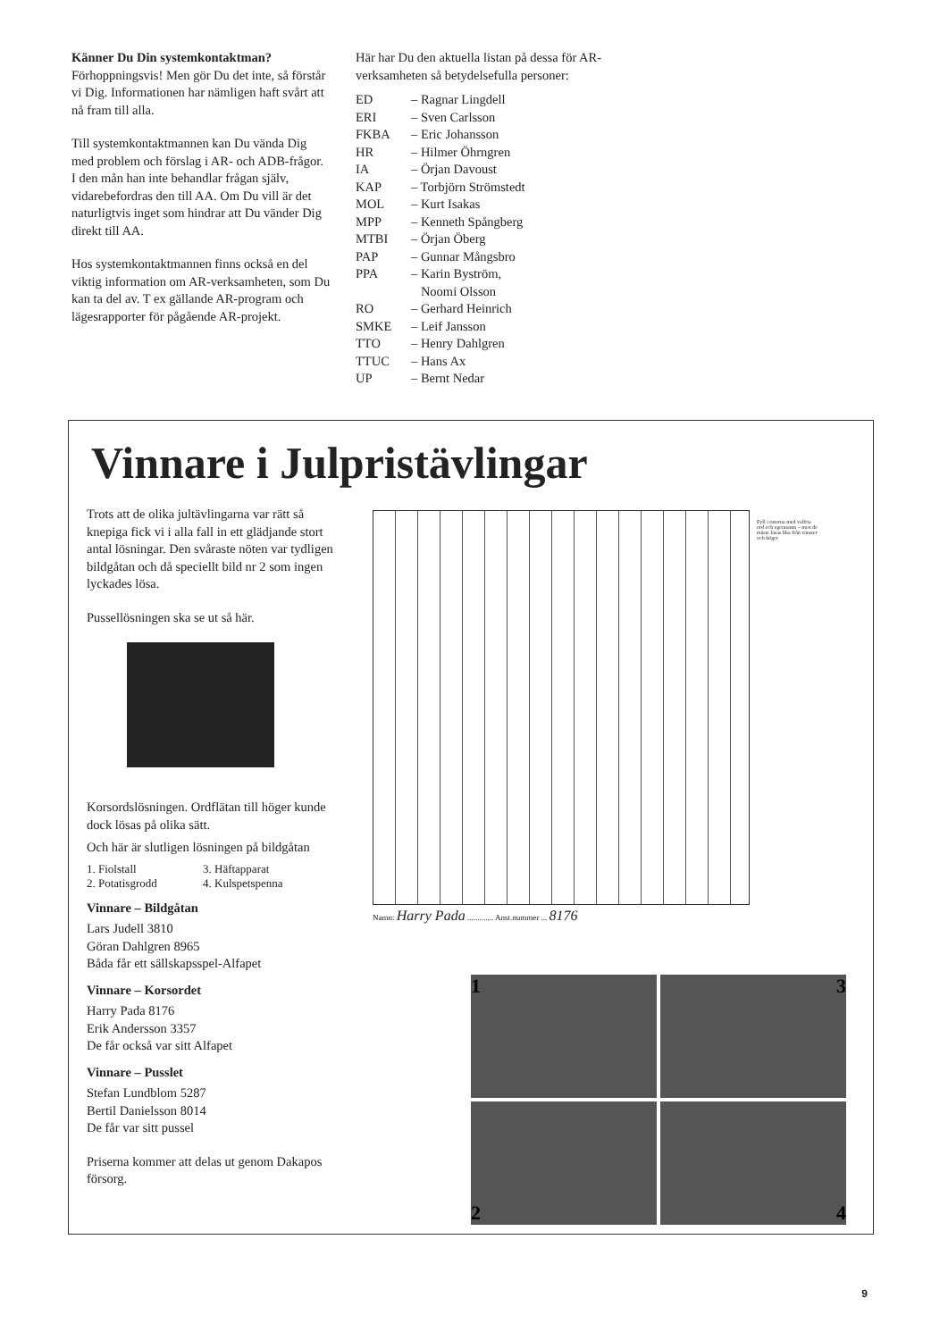Känner Du Din systemkontaktman?
Förhoppningsvis! Men gör Du det inte, så förstår vi Dig. Informationen har nämligen haft svårt att nå fram till alla.
Till systemkontaktmannen kan Du vända Dig med problem och förslag i AR- och ADB-frågor. I den mån han inte behandlar frågan själv, vidarebefordras den till AA. Om Du vill är det naturligtvis inget som hindrar att Du vänder Dig direkt till AA.
Hos systemkontaktmannen finns också en del viktig information om AR-verksamheten, som Du kan ta del av. T ex gällande AR-program och lägesrapporter för pågående AR-projekt.
Här har Du den aktuella listan på dessa för AR-verksamheten så betydelsefulla personer:
ED – Ragnar Lingdell
ERI – Sven Carlsson
FKBA – Eric Johansson
HR – Hilmer Öhrngren
IA – Örjan Davoust
KAP – Torbjörn Strömstedt
MOL – Kurt Isakas
MPP – Kenneth Spångberg
MTBI – Örjan Öberg
PAP – Gunnar Mångsbro
PPA – Karin Byström,
Noomi Olsson
RO – Gerhard Heinrich
SMKE – Leif Jansson
TTO – Henry Dahlgren
TTUC – Hans Ax
UP – Bernt Nedar
Vinnare i Julpristävlingar
Trots att de olika jultävlingarna var rätt så knepiga fick vi i alla fall in ett glädjande stort antal lösningar. Den svåraste nöten var tydligen bildgåtan och då speciellt bild nr 2 som ingen lyckades lösa.
Pussellösningen ska se ut så här.
Korsordslösningen. Ordflätan till höger kunde dock lösas på olika sätt.
Och här är slutligen lösningen på bildgåtan
1. Fiolstall
2. Potatisgrodd
3. Häftapparat
4. Kulspetspenna
Vinnare – Bildgåtan
Lars Judell 3810
Göran Dahlgren 8965
Båda får ett sällskapsspel-Alfapet
Vinnare – Korsordet
Harry Pada 8176
Erik Andersson 3357
De får också var sitt Alfapet
Vinnare – Pusslet
Stefan Lundblom 5287
Bertil Danielsson 8014
De får var sitt pussel
Priserna kommer att delas ut genom Dakapos försorg.
Fyll i rutorna med valfria ord och egennamn – men de måste läsas lika från vänster och höger
Namn: Harry Pada ............. Anst.nummer ... 8176
1
3
2
4
9